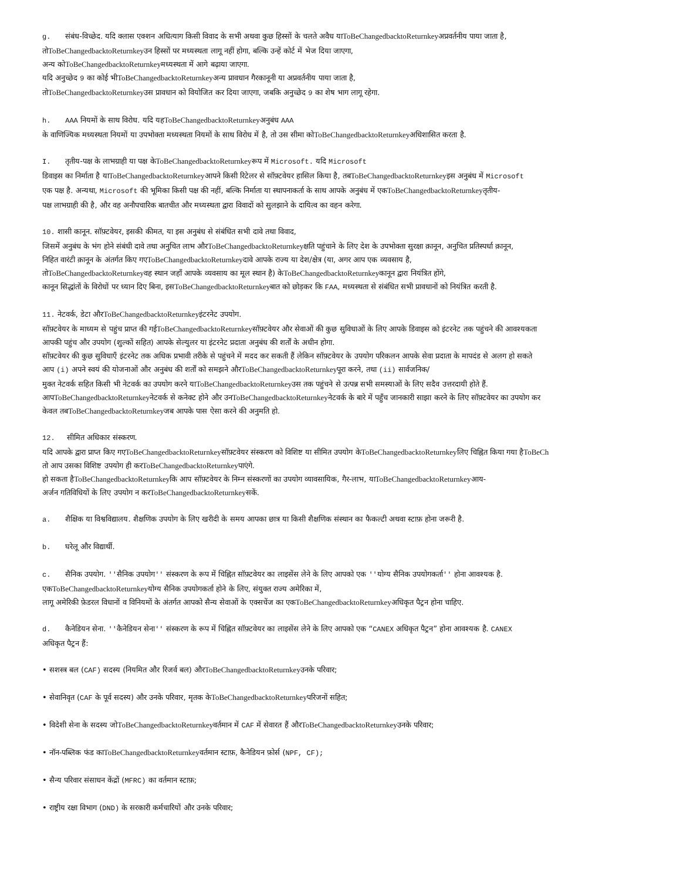g. संबंध-विच्छेद. यदि क्लास एक्शन अधित्याग किसी विवाद के सभी अथवा कुछ हिस्सों के चलते अवैध याToBeChangedbacktoReturnkeyअप्रवर्तनीय पाया जाता है,
तोToBeChangedbacktoReturnkeyउन हिस्सों पर मध्यस्थता लागू नहीं होगा, बल्कि उन्हें कोर्ट में भेज दिया जाएगा,
अन्य कोToBeChangedbacktoReturnkeyमध्यस्थता में आगे बढ़ाया जाएगा.
यदि अनुच्छेद 9 का कोई भीToBeChangedbacktoReturnkeyअन्य प्रावधान गैरकानूनी या अप्रवर्तनीय पाया जाता है,
तोToBeChangedbacktoReturnkeyउस प्रावधान को वियोजित कर दिया जाएगा, जबकि अनुच्छेद 9 का शेष भाग लागू रहेगा.
h. AAA नियमों के साथ विरोध. यदि यहToBeChangedbacktoReturnkeyअनुबंध AAA
के वाणिज्यिक मध्यस्थता नियमों या उपभोक्ता मध्यस्थता नियमों के साथ विरोध में है, तो उस सीमा कोToBeChangedbacktoReturnkeyअधिशासित करता है.
I. तृतीय-पक्ष के लाभग्राही या पक्ष केToBeChangedbacktoReturnkeyरूप में Microsoft. यदि Microsoft
डिवाइस का निर्माता है याToBeChangedbacktoReturnkeyआपने किसी रिटेलर से सॉफ़्टवेयर हासिल किया है, तबToBeChangedbacktoReturnkeyइस अनुबंध में Microsoft
एक पक्ष है. अन्यथा, Microsoft की भूमिका किसी पक्ष की नहीं, बल्कि निर्माता या स्थापनाकर्ता के साथ आपके अनुबंध में एकToBeChangedbacktoReturnkeyतृतीय-
पक्ष लाभग्राही की है, और वह अनौपचारिक बातचीत और मध्यस्थता द्वारा विवादों को सुलझाने के दायित्व का वहन करेगा.
10. शासी कानून. सॉफ़्टवेयर, इसकी कीमत, या इस अनुबंध से संबंधित सभी दावे तथा विवाद,
जिसमें अनुबंध के भंग होने संबंधी दावे तथा अनुचित लाभ औरToBeChangedbacktoReturnkeyक्षति पहुंचाने के लिए देश के उपभोक्ता सुरक्षा क़ानून, अनुचित प्रतिस्पर्धा क़ानून,
निहित वारंटी क़ानून के अंतर्गत किए गएToBeChangedbacktoReturnkeyदावे आपके राज्य या देश/क्षेत्र (या, अगर आप एक व्यवसाय है,
तोToBeChangedbacktoReturnkeyवह स्थान जहाँ आपके व्यवसाय का मूल स्थान है) केToBeChangedbacktoReturnkeyकानून द्वारा नियंत्रित होंगे,
कानून सिद्धांतों के विरोधों पर ध्यान दिए बिना, इसToBeChangedbacktoReturnkeyबात को छोड़कर कि FAA, मध्यस्थता से संबंधित सभी प्रावधानों को नियंत्रित करती है.
11. नेटवर्क, डेटा औरToBeChangedbacktoReturnkeyइंटरनेट उपयोग.
सॉफ़्टवेयर के माध्यम से पहुंच प्राप्त की गईToBeChangedbacktoReturnkeyसॉफ़्टवेयर और सेवाओं की कुछ सुविधाओं के लिए आपके डिवाइस को इंटरनेट तक पहुंचने की आवश्यकता
आपकी पहुंच और उपयोग (शुल्कों सहित) आपके सेल्युलर या इंटरनेट प्रदाता अनुबंध की शर्तों के अधीन होगा.
सॉफ़्टवेयर की कुछ सुविधाएँ इंटरनेट तक अधिक प्रभावी तरीके से पहुंचने में मदद कर सकती हैं लेकिन सॉफ़्टवेयर के उपयोग परिकलन आपके सेवा प्रदाता के मापदंड से अलग हो सकते
आप (i) अपने स्वयं की योजनाओं और अनुबंध की शर्तों को समझने औरToBeChangedbacktoReturnkeyपूरा करने, तथा (ii) सार्वजनिक/
मुक्त नेटवर्क सहित किसी भी नेटवर्क का उपयोग करने याToBeChangedbacktoReturnkeyउस तक पहुंचने से उत्पन्न सभी समस्याओं के लिए सदैव उत्तरदायी होते हैं.
आपToBeChangedbacktoReturnkeyनेटवर्क से कनेक्ट होने और उनToBeChangedbacktoReturnkeyनेटवर्क के बारे में पहुँच जानकारी साझा करने के लिए सॉफ़्टवेयर का उपयोग कर
केवल तबToBeChangedbacktoReturnkeyजब आपके पास ऐसा करने की अनुमति हो.
12. सीमित अधिकार संस्करण.
यदि आपके द्वारा प्राप्त किए गएToBeChangedbacktoReturnkeyसॉफ़्टवेयर संस्करण को विशिष्ट या सीमित उपयोग केToBeChangedbacktoReturnkeyलिए चिह्नित किया गया हैToBeCh
तो आप उसका विशिष्ट उपयोग ही करToBeChangedbacktoReturnkeyपाएंगे.
हो सकता हैToBeChangedbacktoReturnkeyकि आप सॉफ़्टवेयर के निम्न संस्करणों का उपयोग व्यावसायिक, गैर-लाभ, याToBeChangedbacktoReturnkeyआय-
अर्जन गतिविधियों के लिए उपयोग न करToBeChangedbacktoReturnkeyसकें.
a. शैक्षिक या विश्वविद्यालय. शैक्षणिक उपयोग के लिए खरीदी के समय आपका छात्र या किसी शैक्षणिक संस्थान का फैकल्टी अथवा स्टाफ़ होना जरूरी है.
b. घरेलू और विद्यार्थी.
c. सैनिक उपयोग. ''सैनिक उपयोग'' संस्करण के रूप में चिह्नित सॉफ़्टवेयर का लाइसेंस लेने के लिए आपको एक ''योग्य सैनिक उपयोगकर्ता'' होना आवश्यक है.
एकToBeChangedbacktoReturnkeyयोग्य सैनिक उपयोगकर्ता होने के लिए, संयुक्त राज्य अमेरिका में,
लागू अमेरिकी फ़ेडरल विधानों व विनियमों के अंतर्गत आपको सैन्य सेवाओं के एक्सचेंज का एकToBeChangedbacktoReturnkeyअधिकृत पैट्रन होना चाहिए.
d. कैनेडियन सेना. ''कैनेडियन सेना'' संस्करण के रूप में चिह्नित सॉफ़्टवेयर का लाइसेंस लेने के लिए आपको एक “CANEX अधिकृत पैट्रन” होना आवश्यक है. CANEX
अधिकृत पैट्रन हैं:
• सशस्त्र बल (CAF) सदस्य (नियमित और रिजर्व बल) औरToBeChangedbacktoReturnkeyउनके परिवार;
• सेवानिवृत (CAF के पूर्व सदस्य) और उनके परिवार, मृतक केToBeChangedbacktoReturnkeyपरिजनों सहित;
• विदेशी सेना के सदस्य जोToBeChangedbacktoReturnkeyवर्तमान में CAF में सेवारत हैं औरToBeChangedbacktoReturnkeyउनके परिवार;
• नॉन-पब्लिक फंड काToBeChangedbacktoReturnkeyवर्तमान स्टाफ़, कैनेडियन फ़ोर्स (NPF, CF);
• सैन्य परिवार संसाधन केंद्रों (MFRC) का वर्तमान स्टाफ़;
• राष्ट्रीय रक्षा विभाग (DND) के सरकारी कर्मचारियों और उनके परिवार;